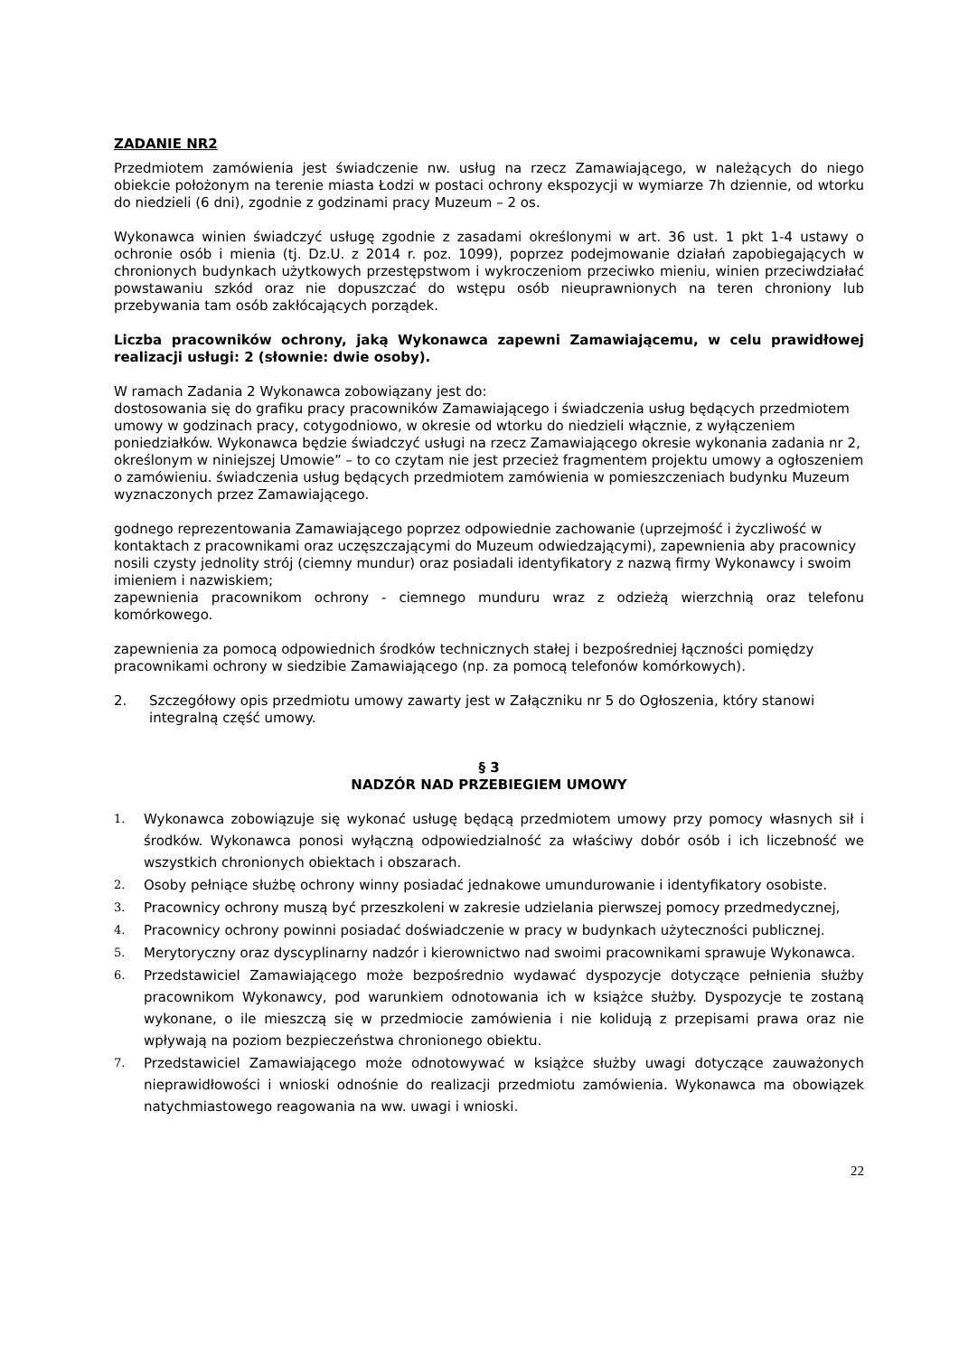ZADANIE NR2
Przedmiotem zamówienia jest świadczenie nw. usług na rzecz Zamawiającego, w należących do niego obiekcie położonym na terenie miasta Łodzi w postaci ochrony ekspozycji w wymiarze 7h dziennie, od wtorku do niedzieli (6 dni), zgodnie z godzinami pracy Muzeum – 2 os.
Wykonawca winien świadczyć usługę zgodnie z zasadami określonymi w art. 36 ust. 1 pkt 1-4 ustawy o ochronie osób i mienia (tj. Dz.U. z 2014 r. poz. 1099), poprzez podejmowanie działań zapobiegających w chronionych budynkach użytkowych przestępstwom i wykroczeniom przeciwko mieniu, winien przeciwdziałać powstawaniu szkód oraz nie dopuszczać do wstępu osób nieuprawnionych na teren chroniony lub przebywania tam osób zakłócających porządek.
Liczba pracowników ochrony, jaką Wykonawca zapewni Zamawiającemu, w celu prawidłowej realizacji usługi: 2 (słownie: dwie osoby).
W ramach Zadania 2 Wykonawca zobowiązany jest do:
dostosowania się do grafiku pracy pracowników Zamawiającego i świadczenia usług będących przedmiotem umowy w godzinach pracy, cotygodniowo, w okresie od wtorku do niedzieli włącznie, z wyłączeniem poniedziałków. Wykonawca będzie świadczyć usługi na rzecz Zamawiającego okresie wykonania zadania nr 2, określonym w niniejszej Umowie” – to co czytam nie jest przecież fragmentem projektu umowy a ogłoszeniem o zamówieniu. świadczenia usług będących przedmiotem zamówienia w pomieszczeniach budynku Muzeum wyznaczonych przez Zamawiającego.
godnego reprezentowania Zamawiającego poprzez odpowiednie zachowanie (uprzejmość i życzliwość w kontaktach z pracownikami oraz uczęszczającymi do Muzeum odwiedzającymi), zapewnienia aby pracownicy nosili czysty jednolity strój (ciemny mundur) oraz posiadali identyfikatory z nazwą firmy Wykonawcy i swoim imieniem i nazwiskiem;
zapewnienia pracownikom ochrony - ciemnego munduru wraz z odzieżą wierzchnią oraz telefonu komórkowego.
zapewnienia za pomocą odpowiednich środków technicznych stałej i bezpośredniej łączności pomiędzy pracownikami ochrony w siedzibie Zamawiającego (np. za pomocą telefonów komórkowych).
2. Szczegółowy opis przedmiotu umowy zawarty jest w Załączniku nr 5 do Ogłoszenia, który stanowi integralną część umowy.
§ 3
NADZÓR NAD PRZEBIEGIEM UMOWY
1. Wykonawca zobowiązuje się wykonać usługę będącą przedmiotem umowy przy pomocy własnych sił i środków. Wykonawca ponosi wyłączną odpowiedzialność za właściwy dobór osób i ich liczebność we wszystkich chronionych obiektach i obszarach.
2. Osoby pełniące służbę ochrony winny posiadać jednakowe umundurowanie i identyfikatory osobiste.
3. Pracownicy ochrony muszą być przeszkoleni w zakresie udzielania pierwszej pomocy przedmedycznej,
4. Pracownicy ochrony powinni posiadać doświadczenie w pracy w budynkach użyteczności publicznej.
5. Merytoryczny oraz dyscyplinarny nadzór i kierownictwo nad swoimi pracownikami sprawuje Wykonawca.
6. Przedstawiciel Zamawiającego może bezpośrednio wydawać dyspozycje dotyczące pełnienia służby pracownikom Wykonawcy, pod warunkiem odnotowania ich w książce służby. Dyspozycje te zostaną wykonane, o ile mieszczą się w przedmiocie zamówienia i nie kolidują z przepisami prawa oraz nie wpływają na poziom bezpieczeństwa chronionego obiektu.
7. Przedstawiciel Zamawiającego może odnotowywać w książce służby uwagi dotyczące zauważonych nieprawidłowości i wnioski odnośnie do realizacji przedmiotu zamówienia. Wykonawca ma obowiązek natychmiastowego reagowania na ww. uwagi i wnioski.
22